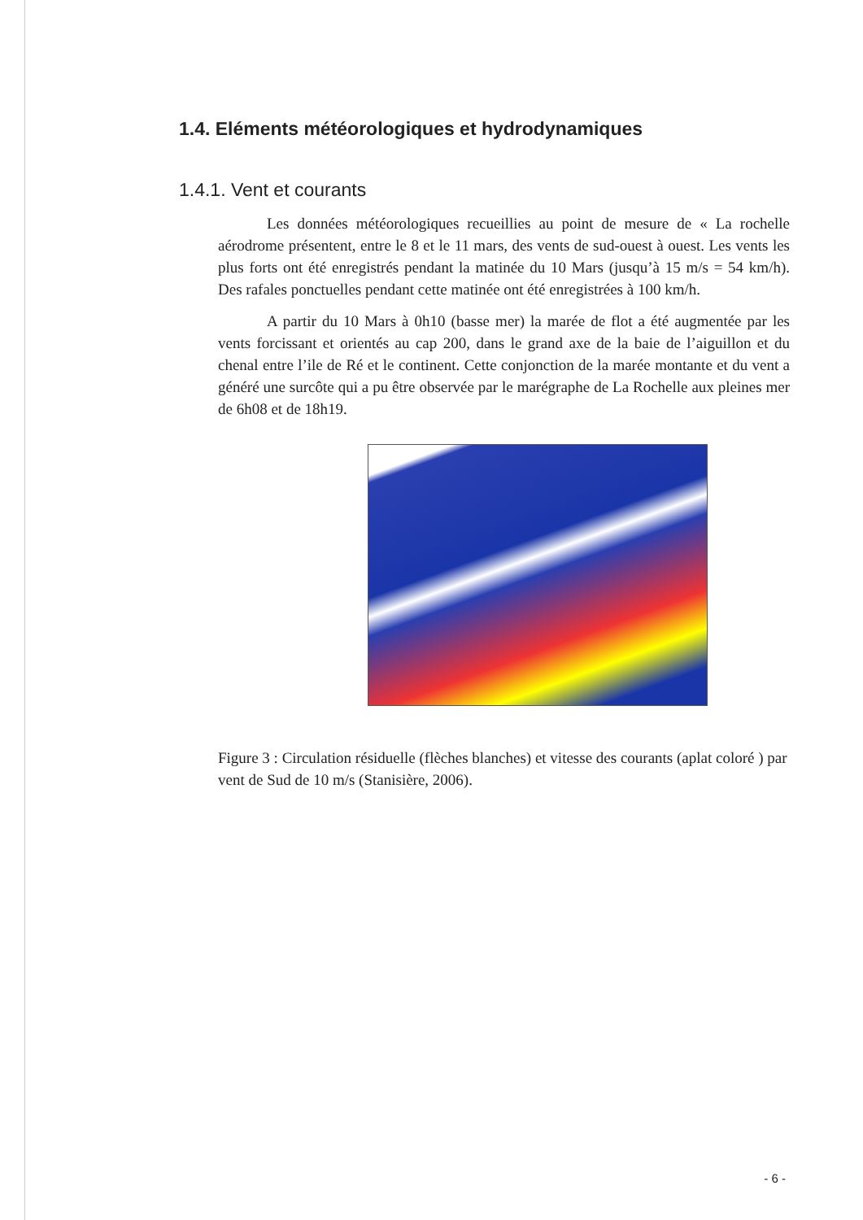1.4. Eléments météorologiques et hydrodynamiques
1.4.1. Vent et courants
Les données météorologiques recueillies au point de mesure de « La rochelle aérodrome présentent, entre le 8 et le 11 mars, des vents de sud-ouest à ouest. Les vents les plus forts ont été enregistrés pendant la matinée du 10 Mars (jusqu’à 15 m/s = 54 km/h). Des rafales ponctuelles pendant cette matinée ont été enregistrées à 100 km/h.
A partir du 10 Mars à 0h10 (basse mer) la marée de flot a été augmentée par les vents forcissant et orientés au cap 200, dans le grand axe de la baie de l’aiguillon et du chenal entre l’ile de Ré et le continent. Cette conjonction de la marée montante et du vent a généré une surcôte qui a pu être observée par le marégraphe de La Rochelle aux pleines mer de 6h08 et de 18h19.
Figure 3 : Circulation résiduelle (flèches blanches) et vitesse des courants (aplat coloré ) par vent de Sud de 10 m/s (Stanisière, 2006).
- 6 -